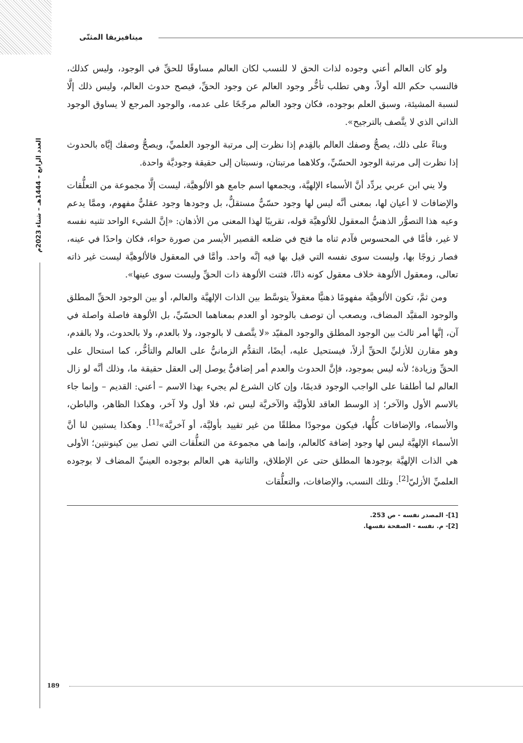ميتافيزيقا المثنّى
العدد الرابع – 1444هـ – شتاء 2023م
ولو كان العالم أعني وجوده لذات الحق لا للنسب لكان العالم مساوقًا للحقِّ في الوجود، وليس كذلك، فالنسب حكم الله أولاً، وهي تطلب تأخُّر وجود العالم عن وجود الحقِّ، فيصح حدوث العالم، وليس ذلك إلَّا لنسبة المشيئة، وسبق العلم بوجوده، فكان وجود العالم مرجّحًا على عدمه، والوجود المرجع لا يساوق الوجود الذاتي الذي لا يتَّصف بالترجيح».
وبناءً على ذلك، يصحُّ وصفك العالم بالقِدم إذا نظرت إلى مرتبة الوجود العلميِّ، ويصحُّ وصفك إيَّاه بالحدوث إذا نظرت إلى مرتبة الوجود الحسّيِّ، وكلاهما مرتبتان، ونسبتان إلى حقيقة وجوديَّة واحدة.
ولا يني ابن عربي يردِّد أنَّ الأسماء الإلهيَّة، ويجمعها اسم جامع هو الألوهيَّة، ليست إلَّا مجموعة من التعلُّقات والإضافات لا أعيان لها، بمعنى أنَّه ليس لها وجود حسّيٌّ مستقلٌّ، بل وجودها وجود عقليٌّ مفهوم، وممَّا يدعم وعيه هذا التصوُّر الذهنيُّ المعقول للألوهيَّة قوله، تقريبًا لهذا المعنى من الأذهان: «إنَّ الشيء الواحد تثنيه نفسه لا غير، فأمَّا في المحسوس فآدم ثناه ما فتح في ضلعه القصير الأيسر من صورة حواء، فكان واحدًا في عينه، فصار زوجًا بها، وليست سوى نفسه التي قيل بها فيه إنَّه واحد. وأمَّا في المعقول فالألوهيَّة ليست غير ذاته تعالى، ومعقول الألوهة خلاف معقول كونه ذاتًا، فثنت الألوهة ذات الحقِّ وليست سوى عينها».
ومن ثمَّ، تكون الألوهيَّة مفهومًا ذهنيًّا معقولاً يتوسَّط بين الذات الإلهيَّة والعالم، أو بين الوجود الحقِّ المطلق والوجود المقيَّد المضاف، ويصعب أن توصف بالوجود أو العدم بمعناهما الحسّيِّ، بل الألوهة فاصلة واصلة في آن، إنَّها أمر ثالث بين الوجود المطلق والوجود المقيّد «لا يتَّصف لا بالوجود، ولا بالعدم، ولا بالحدوث، ولا بالقدم، وهو مقارن للأزليِّ الحقِّ أزلاً، فيستحيل عليه، أيضًا، التقدُّم الزمانيُّ على العالم والتأخُّر، كما استحال على الحقِّ وزيادة؛ لأنه ليس بموجود، فإنَّ الحدوث والعدم أمر إضافيٌّ يوصل إلى العقل حقيقة ما، وذلك أنَّه لو زال العالم لما أطلقنا على الواجب الوجود قديمًا، وإن كان الشرع لم يجيء بهذا الاسم – أعني: القديم – وإنما جاء بالاسم الأول والآخر؛ إذ الوسط العاقد للأوليَّة والآخريَّة ليس ثم، فلا أول ولا آخر، وهكذا الظاهر، والباطن، والأسماء، والإضافات كلُّها، فيكون موجودًا مطلقًا من غير تقييد بأوليَّة، أو آخريَّة»<sup>[1]</sup>. وهكذا يستبين لنا أنَّ الأسماء الإلهيَّة ليس لها وجود إضافة كالعالم، وإنما هي مجموعة من التعلُّقات التي تصل بين كينونتين؛ الأولى هي الذات الإلهيَّة بوجودها المطلق حتى عن الإطلاق، والثانية هي العالم بوجوده العينيِّ المضاف لا بوجوده العلميِّ الأزليّ<sup>[2]</sup>. وتلك النسب، والإضافات، والتعلُّقات
[1]- المصدر نفسه - ص 253.
[2]- م. نفسه - الصفحة نفسها.
189